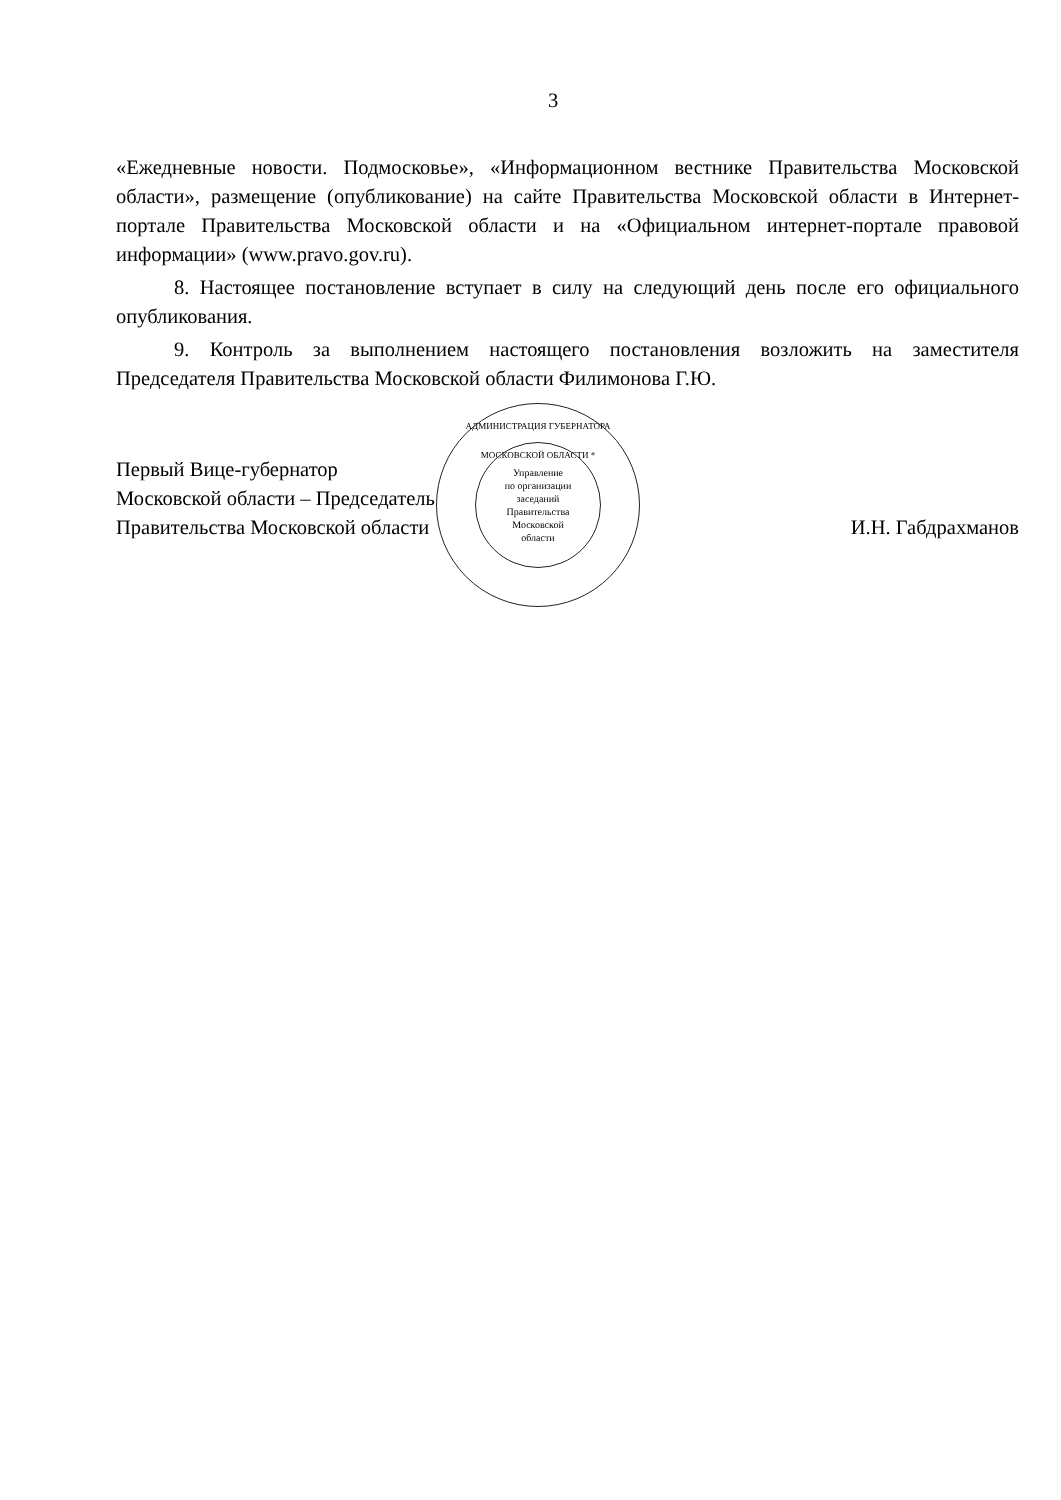3
«Ежедневные новости. Подмосковье», «Информационном вестнике Правительства Московской области», размещение (опубликование) на сайте Правительства Московской области в Интернет-портале Правительства Московской области и на «Официальном интернет-портале правовой информации» (www.pravo.gov.ru).
8. Настоящее постановление вступает в силу на следующий день после его официального опубликования.
9. Контроль за выполнением настоящего постановления возложить на заместителя Председателя Правительства Московской области Филимонова Г.Ю.
АДМИНИСТРАЦИЯ ГУБЕРНАТОРА МОСКОВСКОЙ ОБЛАСТИ *
Управление
по организации
заседаний
Правительства
Московской
области
Первый Вице-губернатор
Московской области – Председатель
Правительства Московской области
И.Н. Габдрахманов